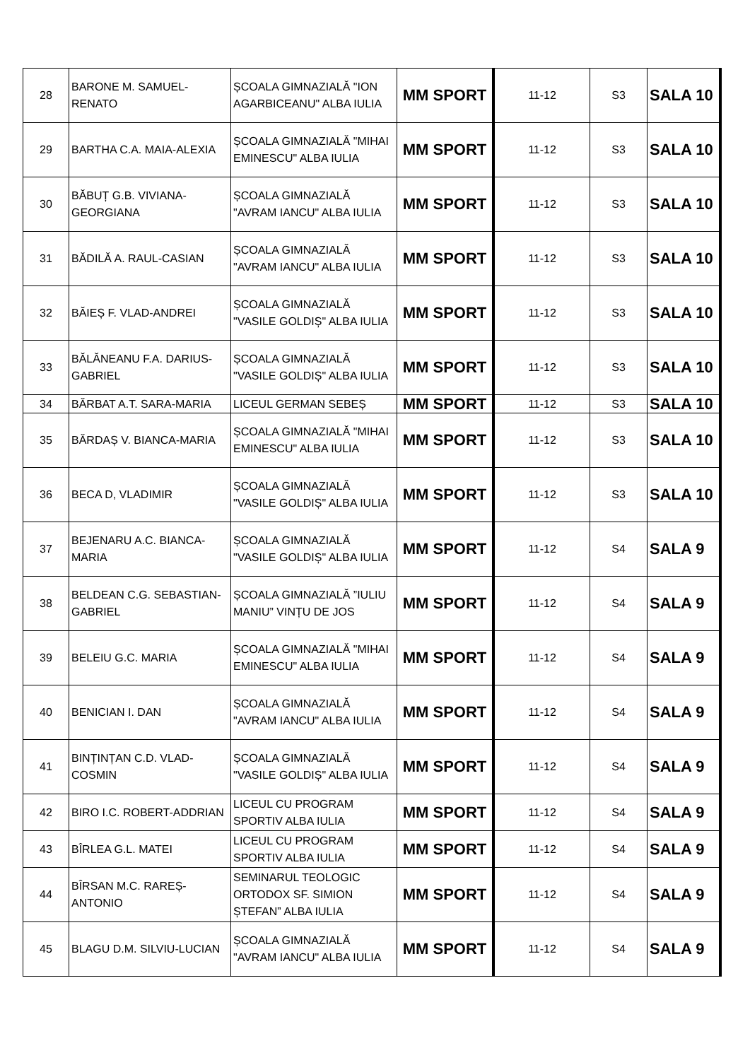| 28 | BARONE M. SAMUEL-RENATO | ȘCOALA GIMNAZIALĂ "ION AGARBICEANU" ALBA IULIA | MM SPORT | 11-12 | S3 | SALA 10 |
| 29 | BARTHA C.A. MAIA-ALEXIA | ȘCOALA GIMNAZIALĂ "MIHAI EMINESCU" ALBA IULIA | MM SPORT | 11-12 | S3 | SALA 10 |
| 30 | BĂBUȚ G.B. VIVIANA-GEORGIANA | ȘCOALA GIMNAZIALĂ "AVRAM IANCU" ALBA IULIA | MM SPORT | 11-12 | S3 | SALA 10 |
| 31 | BĂDILĂ A. RAUL-CASIAN | ȘCOALA GIMNAZIALĂ "AVRAM IANCU" ALBA IULIA | MM SPORT | 11-12 | S3 | SALA 10 |
| 32 | BĂIEȘ F. VLAD-ANDREI | ȘCOALA GIMNAZIALĂ "VASILE GOLDIȘ" ALBA IULIA | MM SPORT | 11-12 | S3 | SALA 10 |
| 33 | BĂLĂNEANU F.A. DARIUS-GABRIEL | ȘCOALA GIMNAZIALĂ "VASILE GOLDIȘ" ALBA IULIA | MM SPORT | 11-12 | S3 | SALA 10 |
| 34 | BĂRBAT A.T. SARA-MARIA | LICEUL GERMAN SEBEȘ | MM SPORT | 11-12 | S3 | SALA 10 |
| 35 | BĂRDAȘ V. BIANCA-MARIA | ȘCOALA GIMNAZIALĂ "MIHAI EMINESCU" ALBA IULIA | MM SPORT | 11-12 | S3 | SALA 10 |
| 36 | BECA D, VLADIMIR | ȘCOALA GIMNAZIALĂ "VASILE GOLDIȘ" ALBA IULIA | MM SPORT | 11-12 | S3 | SALA 10 |
| 37 | BEJENARU A.C. BIANCA-MARIA | ȘCOALA GIMNAZIALĂ "VASILE GOLDIȘ" ALBA IULIA | MM SPORT | 11-12 | S4 | SALA 9 |
| 38 | BELDEAN C.G. SEBASTIAN-GABRIEL | ȘCOALA GIMNAZIALĂ ”IULIU MANIU” VINȚU DE JOS | MM SPORT | 11-12 | S4 | SALA 9 |
| 39 | BELEIU G.C. MARIA | ȘCOALA GIMNAZIALĂ "MIHAI EMINESCU" ALBA IULIA | MM SPORT | 11-12 | S4 | SALA 9 |
| 40 | BENICIAN I. DAN | ȘCOALA GIMNAZIALĂ "AVRAM IANCU" ALBA IULIA | MM SPORT | 11-12 | S4 | SALA 9 |
| 41 | BINȚINȚAN C.D. VLAD-COSMIN | ȘCOALA GIMNAZIALĂ "VASILE GOLDIȘ" ALBA IULIA | MM SPORT | 11-12 | S4 | SALA 9 |
| 42 | BIRO I.C. ROBERT-ADDRIAN | LICEUL CU PROGRAM SPORTIV ALBA IULIA | MM SPORT | 11-12 | S4 | SALA 9 |
| 43 | BÎRLEA G.L. MATEI | LICEUL CU PROGRAM SPORTIV ALBA IULIA | MM SPORT | 11-12 | S4 | SALA 9 |
| 44 | BÎRSAN M.C. RAREȘ-ANTONIO | SEMINARUL TEOLOGIC ORTODOX SF. SIMION ȘTEFAN” ALBA IULIA | MM SPORT | 11-12 | S4 | SALA 9 |
| 45 | BLAGU D.M. SILVIU-LUCIAN | ȘCOALA GIMNAZIALĂ "AVRAM IANCU" ALBA IULIA | MM SPORT | 11-12 | S4 | SALA 9 |